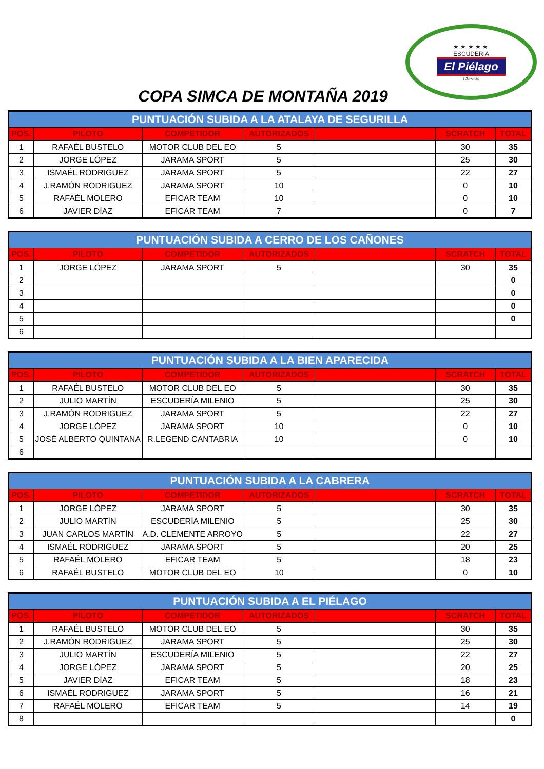★ ★ ★ ★ ★
ESCUDERIA
El Piélago
Classic
COPA SIMCA DE MONTAÑA 2019
| PUNTUACIÓN SUBIDA A LA ATALAYA DE SEGURILLA | | | | | | |
| --- | --- | --- | --- | --- | --- | --- |
| POS. | PILOTO | COMPETIDOR | AUTORIZADOS | | SCRATCH | TOTAL |
| 1 | RAFAÉL BUSTELO | MOTOR CLUB DEL EO | 5 | | 30 | 35 |
| 2 | JORGE LÓPEZ | JARAMA SPORT | 5 | | 25 | 30 |
| 3 | ISMAÉL RODRIGUEZ | JARAMA SPORT | 5 | | 22 | 27 |
| 4 | J.RAMÓN RODRIGUEZ | JARAMA SPORT | 10 | | 0 | 10 |
| 5 | RAFAÉL MOLERO | EFICAR TEAM | 10 | | 0 | 10 |
| 6 | JAVIER DÍAZ | EFICAR TEAM | 7 | | 0 | 7 |
| PUNTUACIÓN SUBIDA A CERRO DE LOS CAÑONES | | | | | | |
| --- | --- | --- | --- | --- | --- | --- |
| POS. | PILOTO | COMPETIDOR | AUTORIZADOS | | SCRATCH | TOTAL |
| 1 | JORGE LÓPEZ | JARAMA SPORT | 5 | | 30 | 35 |
| 2 | | | | | | 0 |
| 3 | | | | | | 0 |
| 4 | | | | | | 0 |
| 5 | | | | | | 0 |
| 6 | | | | | | |
| PUNTUACIÓN SUBIDA A LA BIEN APARECIDA | | | | | | |
| --- | --- | --- | --- | --- | --- | --- |
| POS. | PILOTO | COMPETIDOR | AUTORIZADOS | | SCRATCH | TOTAL |
| 1 | RAFAÉL BUSTELO | MOTOR CLUB DEL EO | 5 | | 30 | 35 |
| 2 | JULIO MARTÍN | ESCUDERÍA MILENIO | 5 | | 25 | 30 |
| 3 | J.RAMÓN RODRIGUEZ | JARAMA SPORT | 5 | | 22 | 27 |
| 4 | JORGE LÓPEZ | JARAMA SPORT | 10 | | 0 | 10 |
| 5 | JOSÉ ALBERTO QUINTANA | R.LEGEND CANTABRIA | 10 | | 0 | 10 |
| 6 | | | | | | |
| PUNTUACIÓN SUBIDA A LA CABRERA | | | | | | |
| --- | --- | --- | --- | --- | --- | --- |
| POS. | PILOTO | COMPETIDOR | AUTORIZADOS | | SCRATCH | TOTAL |
| 1 | JORGE LÓPEZ | JARAMA SPORT | 5 | | 30 | 35 |
| 2 | JULIO MARTÍN | ESCUDERÍA MILENIO | 5 | | 25 | 30 |
| 3 | JUAN CARLOS MARTÍN | A.D. CLEMENTE ARROYO | 5 | | 22 | 27 |
| 4 | ISMAÉL RODRIGUEZ | JARAMA SPORT | 5 | | 20 | 25 |
| 5 | RAFAÉL MOLERO | EFICAR TEAM | 5 | | 18 | 23 |
| 6 | RAFAÉL BUSTELO | MOTOR CLUB DEL EO | 10 | | 0 | 10 |
| PUNTUACIÓN SUBIDA A EL PIÉLAGO | | | | | | |
| --- | --- | --- | --- | --- | --- | --- |
| POS. | PILOTO | COMPETIDOR | AUTORIZADOS | | SCRATCH | TOTAL |
| 1 | RAFAÉL BUSTELO | MOTOR CLUB DEL EO | 5 | | 30 | 35 |
| 2 | J.RAMÓN RODRIGUEZ | JARAMA SPORT | 5 | | 25 | 30 |
| 3 | JULIO MARTÍN | ESCUDERÍA MILENIO | 5 | | 22 | 27 |
| 4 | JORGE LÓPEZ | JARAMA SPORT | 5 | | 20 | 25 |
| 5 | JAVIER DÍAZ | EFICAR TEAM | 5 | | 18 | 23 |
| 6 | ISMAÉL RODRIGUEZ | JARAMA SPORT | 5 | | 16 | 21 |
| 7 | RAFAÉL MOLERO | EFICAR TEAM | 5 | | 14 | 19 |
| 8 | | | | | | 0 |